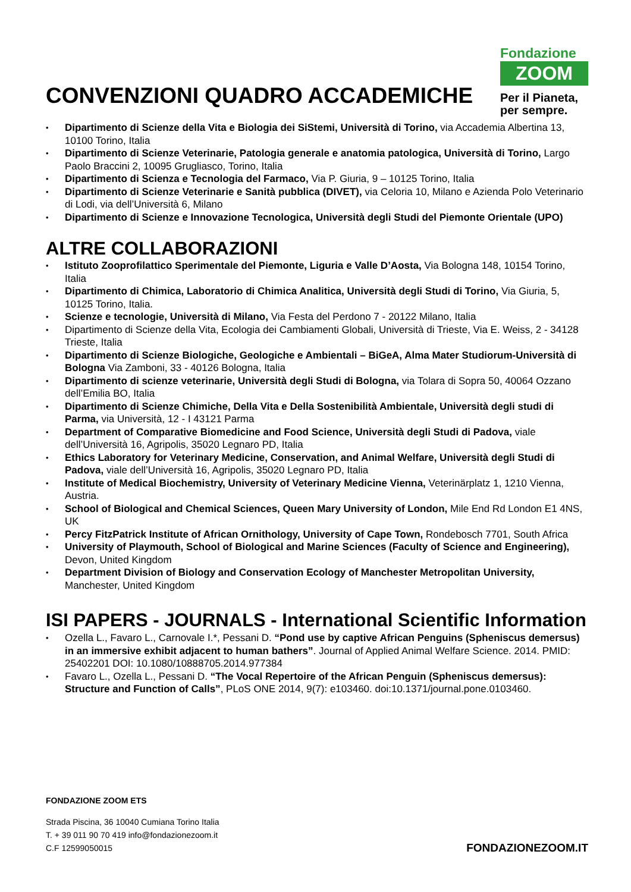CONVENZIONI QUADRO ACCADEMICHE
Fondazione
ZOOM
Per il Pianeta,
per sempre.
Dipartimento di Scienze della Vita e Biologia dei SiStemi, Università di Torino, via Accademia Albertina 13, 10100 Torino, Italia
Dipartimento di Scienze Veterinarie, Patologia generale e anatomia patologica, Università di Torino, Largo Paolo Braccini 2, 10095 Grugliasco, Torino, Italia
Dipartimento di Scienza e Tecnologia del Farmaco, Via P. Giuria, 9 – 10125 Torino, Italia
Dipartimento di Scienze Veterinarie e Sanità pubblica (DIVET), via Celoria 10, Milano e Azienda Polo Veterinario di Lodi, via dell’Università 6, Milano
Dipartimento di Scienze e Innovazione Tecnologica, Università degli Studi del Piemonte Orientale (UPO)
ALTRE COLLABORAZIONI
Istituto Zooprofilattico Sperimentale del Piemonte, Liguria e Valle D’Aosta, Via Bologna 148, 10154 Torino, Italia
Dipartimento di Chimica, Laboratorio di Chimica Analitica, Università degli Studi di Torino, Via Giuria, 5, 10125 Torino, Italia.
Scienze e tecnologie, Università di Milano, Via Festa del Perdono 7 - 20122 Milano, Italia
Dipartimento di Scienze della Vita, Ecologia dei Cambiamenti Globali, Università di Trieste, Via E. Weiss, 2 - 34128 Trieste, Italia
Dipartimento di Scienze Biologiche, Geologiche e Ambientali – BiGeA, Alma Mater Studiorum-Università di Bologna Via Zamboni, 33 - 40126 Bologna, Italia
Dipartimento di scienze veterinarie, Università degli Studi di Bologna, via Tolara di Sopra 50, 40064 Ozzano dell’Emilia BO, Italia
Dipartimento di Scienze Chimiche, Della Vita e Della Sostenibilità Ambientale, Università degli studi di Parma, via Università, 12 - I 43121 Parma
Department of Comparative Biomedicine and Food Science, Università degli Studi di Padova, viale dell’Università 16, Agripolis, 35020 Legnaro PD, Italia
Ethics Laboratory for Veterinary Medicine, Conservation, and Animal Welfare, Università degli Studi di Padova, viale dell’Università 16, Agripolis, 35020 Legnaro PD, Italia
Institute of Medical Biochemistry, University of Veterinary Medicine Vienna, Veterinärplatz 1, 1210 Vienna, Austria.
School of Biological and Chemical Sciences, Queen Mary University of London, Mile End Rd London E1 4NS, UK
Percy FitzPatrick Institute of African Ornithology, University of Cape Town, Rondebosch 7701, South Africa
University of Playmouth, School of Biological and Marine Sciences (Faculty of Science and Engineering), Devon, United Kingdom
Department Division of Biology and Conservation Ecology of Manchester Metropolitan University, Manchester, United Kingdom
ISI PAPERS - JOURNALS - International Scientific Information
Ozella L., Favaro L., Carnovale I.*, Pessani D. “Pond use by captive African Penguins (Spheniscus demersus) in an immersive exhibit adjacent to human bathers”. Journal of Applied Animal Welfare Science. 2014. PMID: 25402201 DOI: 10.1080/10888705.2014.977384
Favaro L., Ozella L., Pessani D. “The Vocal Repertoire of the African Penguin (Spheniscus demersus): Structure and Function of Calls”, PLoS ONE 2014, 9(7): e103460. doi:10.1371/journal.pone.0103460.
FONDAZIONE ZOOM ETS
Strada Piscina, 36 10040 Cumiana Torino Italia
T. + 39 011 90 70 419 info@fondazionezoom.it
C.F 12599050015
FONDAZIONEZOOM.IT